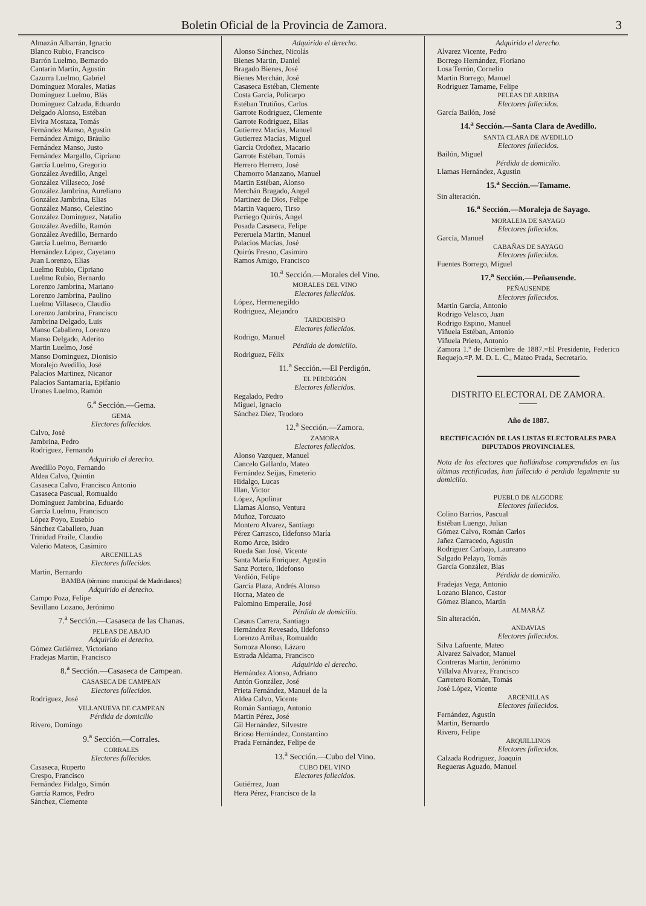Boletin Oficial de la Provincia de Zamora. 3
Almazán Albarrán, Ignacio
Blanco Rubio, Francisco
Barrón Luelmo, Bernardo
Cantarin Martin, Agustin
Cazurra Luelmo, Gabriel
Dominguez Morales, Matias
Dominguez Luelmo, Blás
Dominguez Calzada, Eduardo
Delgado Alonso, Estéban
Elvira Mostaza, Tomás
Fernández Manso, Agustin
Fernández Amigo, Bráulio
Fernández Manso, Justo
Fernández Margallo, Cipriano
García Luelmo, Gregorio
González Avedillo, Angel
González Villaseco, José
González Jambrina, Aureliano
González Jambrina, Elias
González Manso, Celestino
González Dominguez, Natalio
González Avedillo, Ramón
González Avedillo, Bernardo
García Luelmo, Bernardo
Hernández López, Cayetano
Juan Lorenzo, Elias
Luelmo Rubio, Cipriano
Luelmo Rubio, Bernardo
Lorenzo Jambrina, Mariano
Lorenzo Jambrina, Paulino
Luelmo Villaseco, Claudio
Lorenzo Jambrina, Francisco
Jambrina Delgado, Luis
Manso Caballero, Lorenzo
Manso Delgado, Aderito
Martin Luelmo, José
Manso Dominguez, Dionisio
Moralejo Avedillo, José
Palacios Martinez, Nicanor
Palacios Santamaria, Epifanio
Urones Luelmo, Ramón
6.<sup>a</sup> Sección.—Gema.
GEMA
Electores fallecidos.
Calvo, José
Jambrina, Pedro
Rodriguez, Fernando
Adquirido el derecho.
Avedillo Poyo, Fernando
Aldea Calvo, Quintin
Casaseca Calvo, Francisco Antonio
Casaseca Pascual, Romualdo
Dominguez Jambrina, Eduardo
García Luelmo, Francisco
López Poyo, Eusebio
Sánchez Caballero, Juan
Trinidad Fraile, Claudio
Valerio Mateos, Casimiro
ARCENILLAS
Electores fallecidos.
Martin, Bernardo
BAMBA (término municipal de Madridanos)
Adquirido el derecho.
Campo Poza, Felipe
Sevillano Lozano, Jerónimo
7.<sup>a</sup> Sección.—Casaseca de las Chanas.
PELEAS DE ABAJO
Adquirido el derecho.
Gómez Gutiérrez, Victoriano
Fradejas Martin, Francisco
8.<sup>a</sup> Sección.—Casaseca de Campean.
CASASECA DE CAMPEAN
Electores fallecidos.
Rodriguez, José
VILLANUEVA DE CAMPEAN
Pérdida de domicilio
Rivero, Domingo
9.<sup>a</sup> Sección.—Corrales.
CORRALES
Electores fallecidos.
Casaseca, Ruperto
Crespo, Francisco
Fernández Fidalgo, Simón
García Ramos, Pedro
Sánchez, Clemente
Adquirido el derecho.
Alonso Sánchez, Nicolás
Bienes Martin, Daniel
Bragado Bienes, José
Bienes Merchán, José
Casaseca Estéban, Clemente
Costa García, Policarpo
Estéban Trutiños, Carlos
Garrote Rodriguez, Clemente
Garrote Rodriguez, Elias
Gutierrez Macías, Manuel
Gutierrez Macías, Miguel
García Ordoñez, Macario
Garrote Estéban, Tomás
Herrero Herrero, José
Chamorro Manzano, Manuel
Martin Estéban, Alonso
Merchán Bragado, Angel
Martinez de Dios, Felipe
Martin Vaquero, Tirso
Parriego Quirós, Angel
Posada Casaseca, Felipe
Pereruela Martin, Manuel
Palacios Macías, José
Quirós Fresno, Casimiro
Ramos Amigo, Francisco
10.<sup>a</sup> Sección.—Morales del Vino.
MORALES DEL VINO
Electores fallecidos.
López, Hermenegildo
Rodriguez, Alejandro
TARDOBISPO
Electores fallecidos.
Rodrigo, Manuel
Pérdida de domicilio.
Rodriguez, Félix
11.<sup>a</sup> Sección.—El Perdigón.
EL PERDIGÓN
Electores fallecidos.
Regalado, Pedro
Miguel, Ignacio
Sánchez Diez, Teodoro
12.<sup>a</sup> Sección.—Zamora.
ZAMORA
Electores fallecidos.
Alonso Vazquez, Manuel
Cancelo Gallardo, Mateo
Fernández Seijas, Emeterio
Hidalgo, Lucas
Illan, Victor
López, Apolinar
Llamas Alonso, Ventura
Muñoz, Torcuato
Montero Alvarez, Santiago
Pérez Carrasco, Ildefonso María
Romo Arce, Isidro
Rueda San José, Vicente
Santa María Enriquez, Agustin
Sanz Portero, Ildefonso
Verdión, Felipe
García Plaza, Andrés Alonso
Horna, Mateo de
Palomino Emperaile, José
Pérdida de domicilio.
Casaus Carrera, Santiago
Hernández Revesado, Ildefonso
Lorenzo Arribas, Romualdo
Somoza Alonso, Lázaro
Estrada Aldama, Francisco
Adquirido el derecho.
Hernández Alonso, Adriano
Antón González, José
Prieta Fernández, Manuel de la
Aldea Calvo, Vicente
Román Santiago, Antonio
Martin Pérez, José
Gil Hernández, Silvestre
Brioso Hernández, Constantino
Prada Fernández, Felipe de
13.<sup>a</sup> Sección.—Cubo del Vino.
CUBO DEL VINO
Electores fallecidos.
Gutiérrez, Juan
Hera Pérez, Francisco de la
Adquirido el derecho.
Alvarez Vicente, Pedro
Borrego Hernández, Floriano
Losa Terrón, Cornelio
Martin Borrego, Manuel
Rodriguez Tamame, Felipe
PELEAS DE ARRIBA
Electores fallecidos.
García Bailón, José
14.<sup>a</sup> Sección.—Santa Clara de Avedillo.
SANTA CLARA DE AVEDILLO
Electores fallecidos.
Bailón, Miguel
Pérdida de domicilio.
Llamas Hernández, Agustin
15.<sup>a</sup> Sección.—Tamame.
Sin alteración.
16.<sup>a</sup> Sección.—Moraleja de Sayago.
MORALEJA DE SAYAGO
Electores fallecidos.
García, Manuel
CABAÑAS DE SAYAGO
Electores fallecidos.
Fuentes Borrego, Miguel
17.<sup>a</sup> Sección.—Peñausende.
PEÑAUSENDE
Electores fallecidos.
Martin García, Antonio
Rodrigo Velasco, Juan
Rodrigo Espino, Manuel
Viñuela Estéban, Antonio
Viñuela Prieto, Antonio
Zamora 1.º de Diciembre de 1887.=El Presidente, Federico Requejo.=P. M. D. L. C., Mateo Prada, Secretario.
DISTRITO ELECTORAL DE ZAMORA.
Año de 1887.
RECTIFICACIÓN DE LAS LISTAS ELECTORALES PARA DIPUTADOS PROVINCIALES.
Nota de los electores que hallándose comprendidos en las últimas rectificadas, han fallecido ó perdido legalmente su domicilio.
PUEBLO DE ALGODRE
Electores fallecidos.
Colino Barrios, Pascual
Estéban Luengo, Julian
Gómez Calvo, Román Carlos
Jañez Carracedo, Agustin
Rodriguez Carbajo, Laureano
Salgado Pelayo, Tomás
García González, Blas
Pérdida de domicilio.
Fradejas Vega, Antonio
Lozano Blanco, Castor
Gómez Blanco, Martin
ALMARÁZ
Sin alteración.
ANDAVIAS
Electores fallecidos.
Silva Lafuente, Mateo
Alvarez Salvador, Manuel
Contreras Martin, Jerónimo
Villalva Alvarez, Francisco
Carretero Román, Tomás
José López, Vicente
ARCENILLAS
Electores fallecidos.
Fernández, Agustin
Martin, Bernardo
Rivero, Felipe
ARQUILLINOS
Electores fallecidos.
Calzada Rodriguez, Joaquin
Regueras Aguado, Manuel